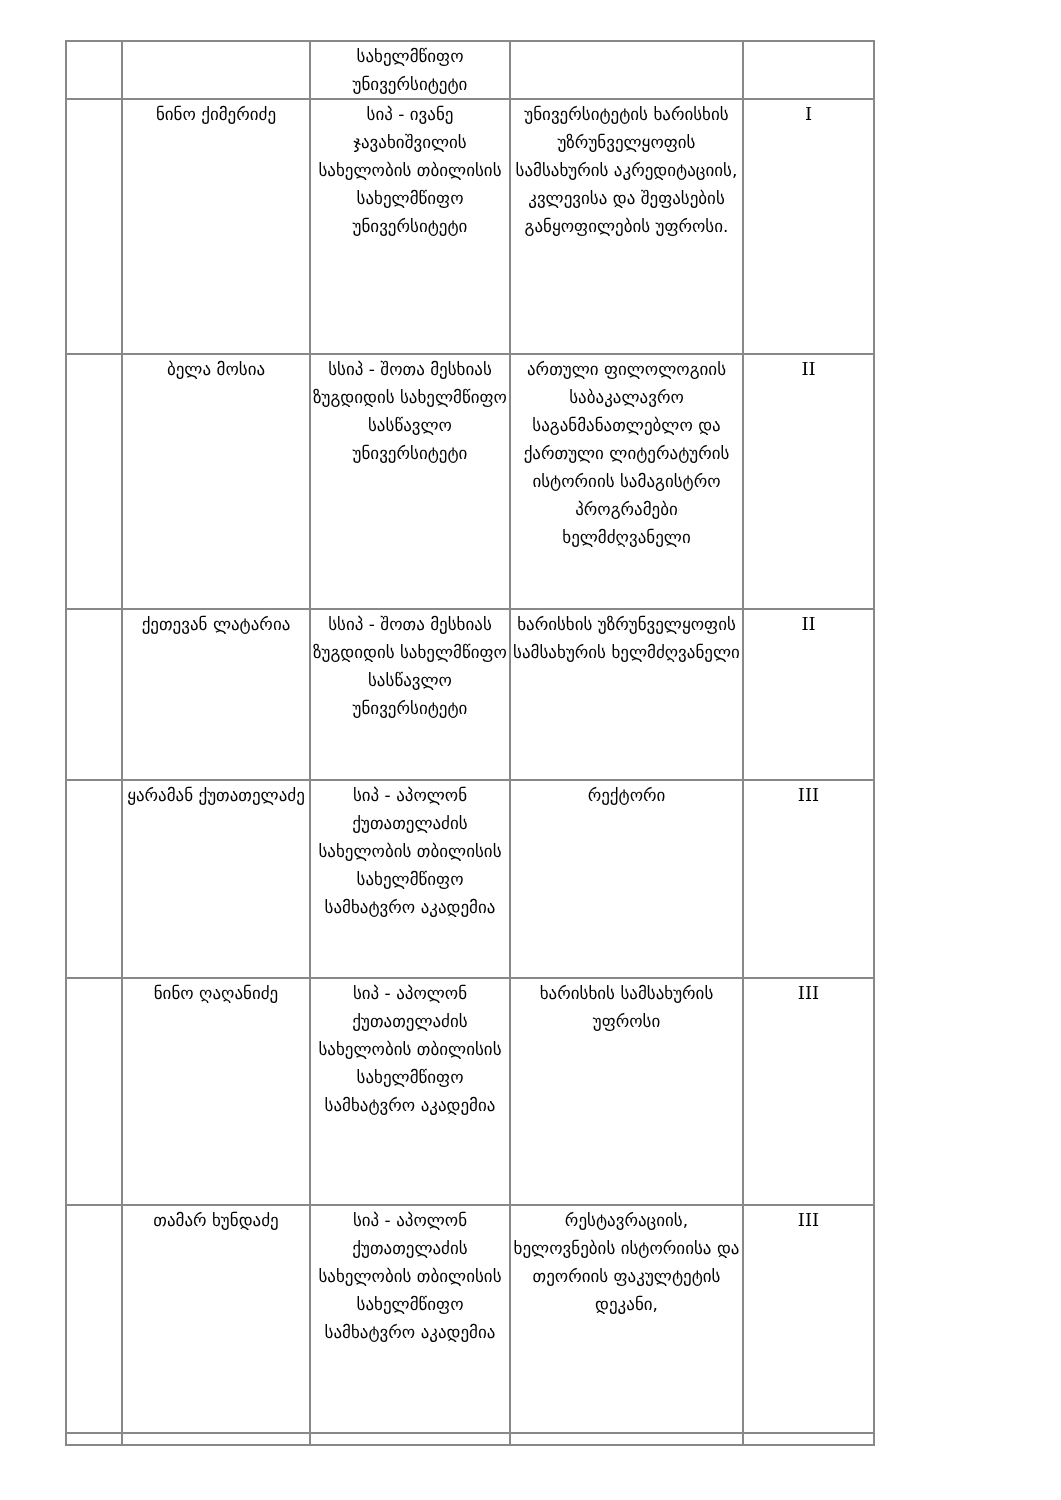| | | სახელმწიფო უნივერსიტეტი | | |
| | ნინო ქიმერიძე | სიპ - ივანე ჯავახიშვილის სახელობის თბილისის სახელმწიფო უნივერსიტეტი | უნივერსიტეტის ხარისხის უზრუნველყოფის სამსახურის აკრედიტაციის, კვლევისა და შეფასების განყოფილების უფროსი. | I |
| | ბელა მოსია | სსიპ - შოთა მესხიას ზუგდიდის სახელმწიფო სასწავლო უნივერსიტეტი | ართული ფილოლოგიის საბაკალავრო საგანმანათლებლო და ქართული ლიტერატურის ისტორიის სამაგისტრო პროგრამები ხელმძღვანელი | II |
| | ქეთევან ლატარია | სსიპ - შოთა მესხიას ზუგდიდის სახელმწიფო სასწავლო უნივერსიტეტი | ხარისხის უზრუნველყოფის სამსახურის ხელმძღვანელი | II |
| | ყარამან ქუთათელაძე | სიპ - აპოლონ ქუთათელაძის სახელობის თბილისის სახელმწიფო სამხატვრო აკადემია | რექტორი | III |
| | ნინო ღაღანიძე | სიპ - აპოლონ ქუთათელაძის სახელობის თბილისის სახელმწიფო სამხატვრო აკადემია | ხარისხის სამსახურის უფროსი | III |
| | თამარ ხუნდაძე | სიპ - აპოლონ ქუთათელაძის სახელობის თბილისის სახელმწიფო სამხატვრო აკადემია | რესტავრაციის, ხელოვნების ისტორიისა და თეორიის ფაკულტეტის დეკანი, | III |